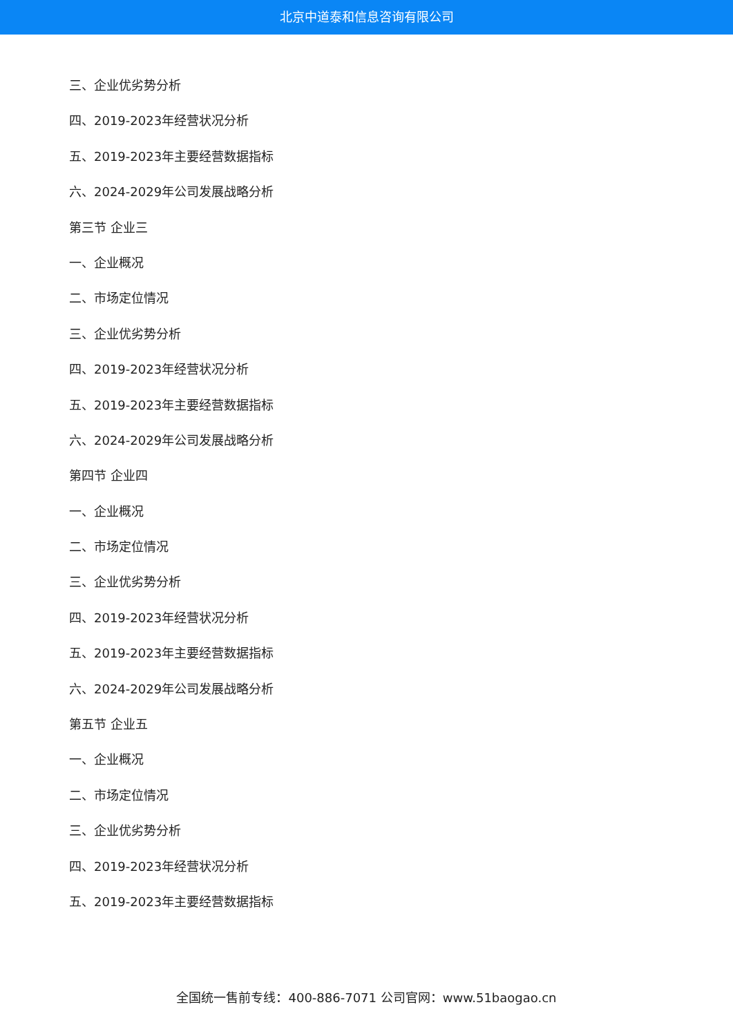北京中道泰和信息咨询有限公司
三、企业优劣势分析
四、2019-2023年经营状况分析
五、2019-2023年主要经营数据指标
六、2024-2029年公司发展战略分析
第三节 企业三
一、企业概况
二、市场定位情况
三、企业优劣势分析
四、2019-2023年经营状况分析
五、2019-2023年主要经营数据指标
六、2024-2029年公司发展战略分析
第四节 企业四
一、企业概况
二、市场定位情况
三、企业优劣势分析
四、2019-2023年经营状况分析
五、2019-2023年主要经营数据指标
六、2024-2029年公司发展战略分析
第五节 企业五
一、企业概况
二、市场定位情况
三、企业优劣势分析
四、2019-2023年经营状况分析
五、2019-2023年主要经营数据指标
全国统一售前专线：400-886-7071 公司官网：www.51baogao.cn